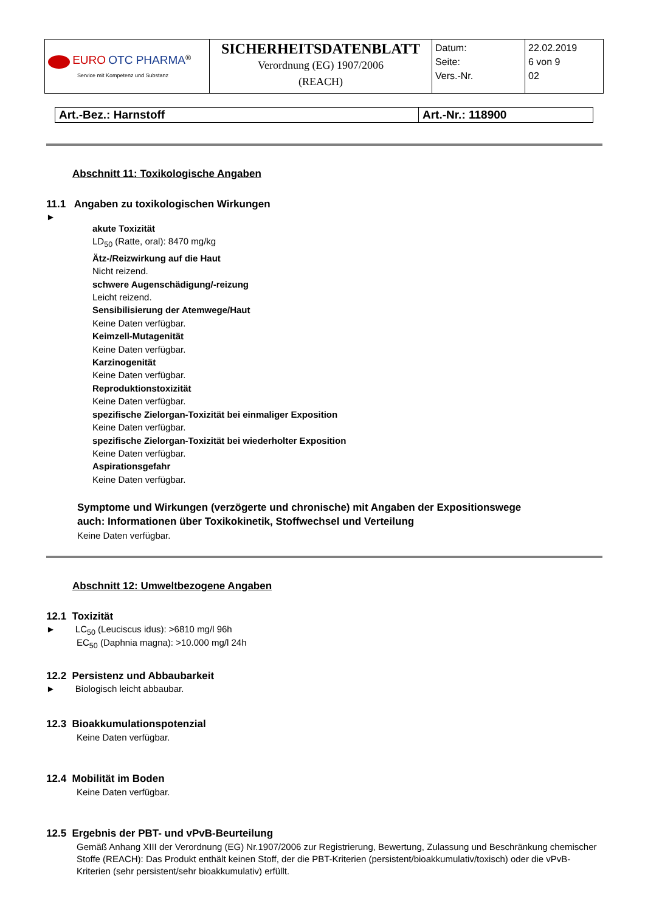| EURO OTC PHARMA<sup>®</sup> Service mit Kompetenz und Substanz | SICHERHEITSDATENBLATT Verordnung (EG) 1907/2006 (REACH) | Datum: Seite: Vers.-Nr. | 22.02.2019 6 von 9 02 |
| Art.-Bez.: Harnstoff | Art.-Nr.: 118900 |
Abschnitt 11: Toxikologische Angaben
11.1 Angaben zu toxikologischen Wirkungen
►
akute Toxizität
LD<sub>50</sub> (Ratte, oral): 8470 mg/kg
Ätz-/Reizwirkung auf die Haut
Nicht reizend.
schwere Augenschädigung/-reizung
Leicht reizend.
Sensibilisierung der Atemwege/Haut
Keine Daten verfügbar.
Keimzell-Mutagenität
Keine Daten verfügbar.
Karzinogenität
Keine Daten verfügbar.
Reproduktionstoxizität
Keine Daten verfügbar.
spezifische Zielorgan-Toxizität bei einmaliger Exposition
Keine Daten verfügbar.
spezifische Zielorgan-Toxizität bei wiederholter Exposition
Keine Daten verfügbar.
Aspirationsgefahr
Keine Daten verfügbar.
Symptome und Wirkungen (verzögerte und chronische) mit Angaben der Expositionswege
auch: Informationen über Toxikokinetik, Stoffwechsel und Verteilung
Keine Daten verfügbar.
Abschnitt 12: Umweltbezogene Angaben
12.1 Toxizität
► LC<sub>50</sub> (Leuciscus idus): >6810 mg/l 96h
EC<sub>50</sub> (Daphnia magna): >10.000 mg/l 24h
12.2 Persistenz und Abbaubarkeit
► Biologisch leicht abbaubar.
12.3 Bioakkumulationspotenzial
Keine Daten verfügbar.
12.4 Mobilität im Boden
Keine Daten verfügbar.
12.5 Ergebnis der PBT- und vPvB-Beurteilung
Gemäß Anhang XIII der Verordnung (EG) Nr.1907/2006 zur Registrierung, Bewertung, Zulassung und Beschränkung chemischer Stoffe (REACH): Das Produkt enthält keinen Stoff, der die PBT-Kriterien (persistent/bioakkumulativ/toxisch) oder die vPvB-Kriterien (sehr persistent/sehr bioakkumulativ) erfüllt.